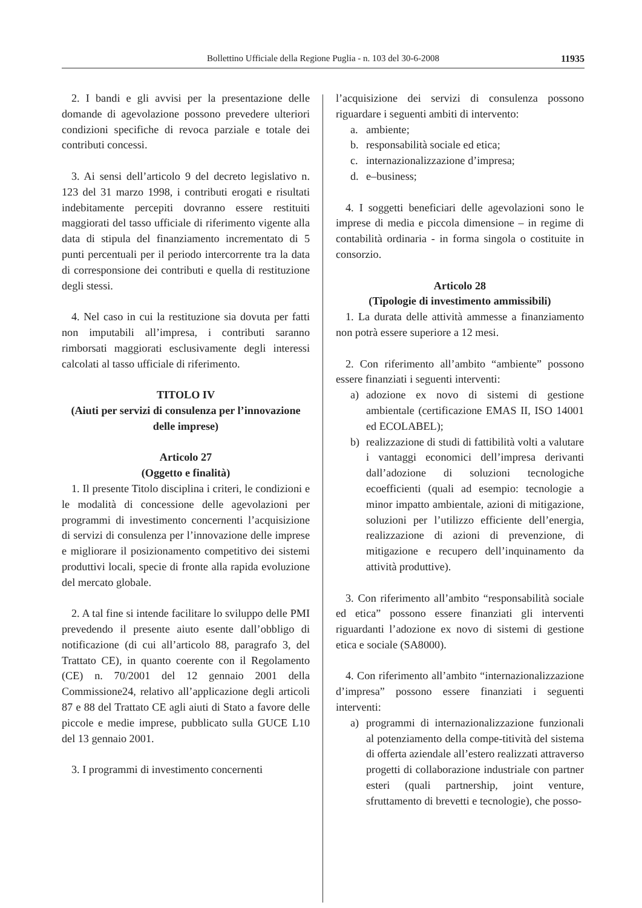Bollettino Ufficiale della Regione Puglia - n. 103 del 30-6-2008 11935
2. I bandi e gli avvisi per la presentazione delle domande di agevolazione possono prevedere ulteriori condizioni specifiche di revoca parziale e totale dei contributi concessi.
3. Ai sensi dell’articolo 9 del decreto legislativo n. 123 del 31 marzo 1998, i contributi erogati e risultati indebitamente percepiti dovranno essere restituiti maggiorati del tasso ufficiale di riferimento vigente alla data di stipula del finanziamento incrementato di 5 punti percentuali per il periodo intercorrente tra la data di corresponsione dei contributi e quella di restituzione degli stessi.
4. Nel caso in cui la restituzione sia dovuta per fatti non imputabili all’impresa, i contributi saranno rimborsati maggiorati esclusivamente degli interessi calcolati al tasso ufficiale di riferimento.
TITOLO IV
(Aiuti per servizi di consulenza per l’innovazione delle imprese)
Articolo 27
(Oggetto e finalità)
1. Il presente Titolo disciplina i criteri, le condizioni e le modalità di concessione delle agevolazioni per programmi di investimento concernenti l’acquisizione di servizi di consulenza per l’innovazione delle imprese e migliorare il posizionamento competitivo dei sistemi produttivi locali, specie di fronte alla rapida evoluzione del mercato globale.
2. A tal fine si intende facilitare lo sviluppo delle PMI prevedendo il presente aiuto esente dall’obbligo di notificazione (di cui all’articolo 88, paragrafo 3, del Trattato CE), in quanto coerente con il Regolamento (CE) n. 70/2001 del 12 gennaio 2001 della Commissione24, relativo all’applicazione degli articoli 87 e 88 del Trattato CE agli aiuti di Stato a favore delle piccole e medie imprese, pubblicato sulla GUCE L10 del 13 gennaio 2001.
3. I programmi di investimento concernenti
l’acquisizione dei servizi di consulenza possono riguardare i seguenti ambiti di intervento:
a. ambiente;
b. responsabilità sociale ed etica;
c. internazionalizzazione d’impresa;
d. e–business;
4. I soggetti beneficiari delle agevolazioni sono le imprese di media e piccola dimensione – in regime di contabilità ordinaria - in forma singola o costituite in consorzio.
Articolo 28
(Tipologie di investimento ammissibili)
1. La durata delle attività ammesse a finanziamento non potrà essere superiore a 12 mesi.
2. Con riferimento all’ambito “ambiente” possono essere finanziati i seguenti interventi:
a) adozione ex novo di sistemi di gestione ambientale (certificazione EMAS II, ISO 14001 ed ECOLABEL);
b) realizzazione di studi di fattibilità volti a valutare i vantaggi economici dell’impresa derivanti dall’adozione di soluzioni tecnologiche ecoefficienti (quali ad esempio: tecnologie a minor impatto ambientale, azioni di mitigazione, soluzioni per l’utilizzo efficiente dell’energia, realizzazione di azioni di prevenzione, di mitigazione e recupero dell’inquinamento da attività produttive).
3. Con riferimento all’ambito “responsabilità sociale ed etica” possono essere finanziati gli interventi riguardanti l’adozione ex novo di sistemi di gestione etica e sociale (SA8000).
4. Con riferimento all’ambito “internazionalizzazione d’impresa” possono essere finanziati i seguenti interventi:
a) programmi di internazionalizzazione funzionali al potenziamento della compe-titività del sistema di offerta aziendale all’estero realizzati attraverso progetti di collaborazione industriale con partner esteri (quali partnership, joint venture, sfruttamento di brevetti e tecnologie), che posso-